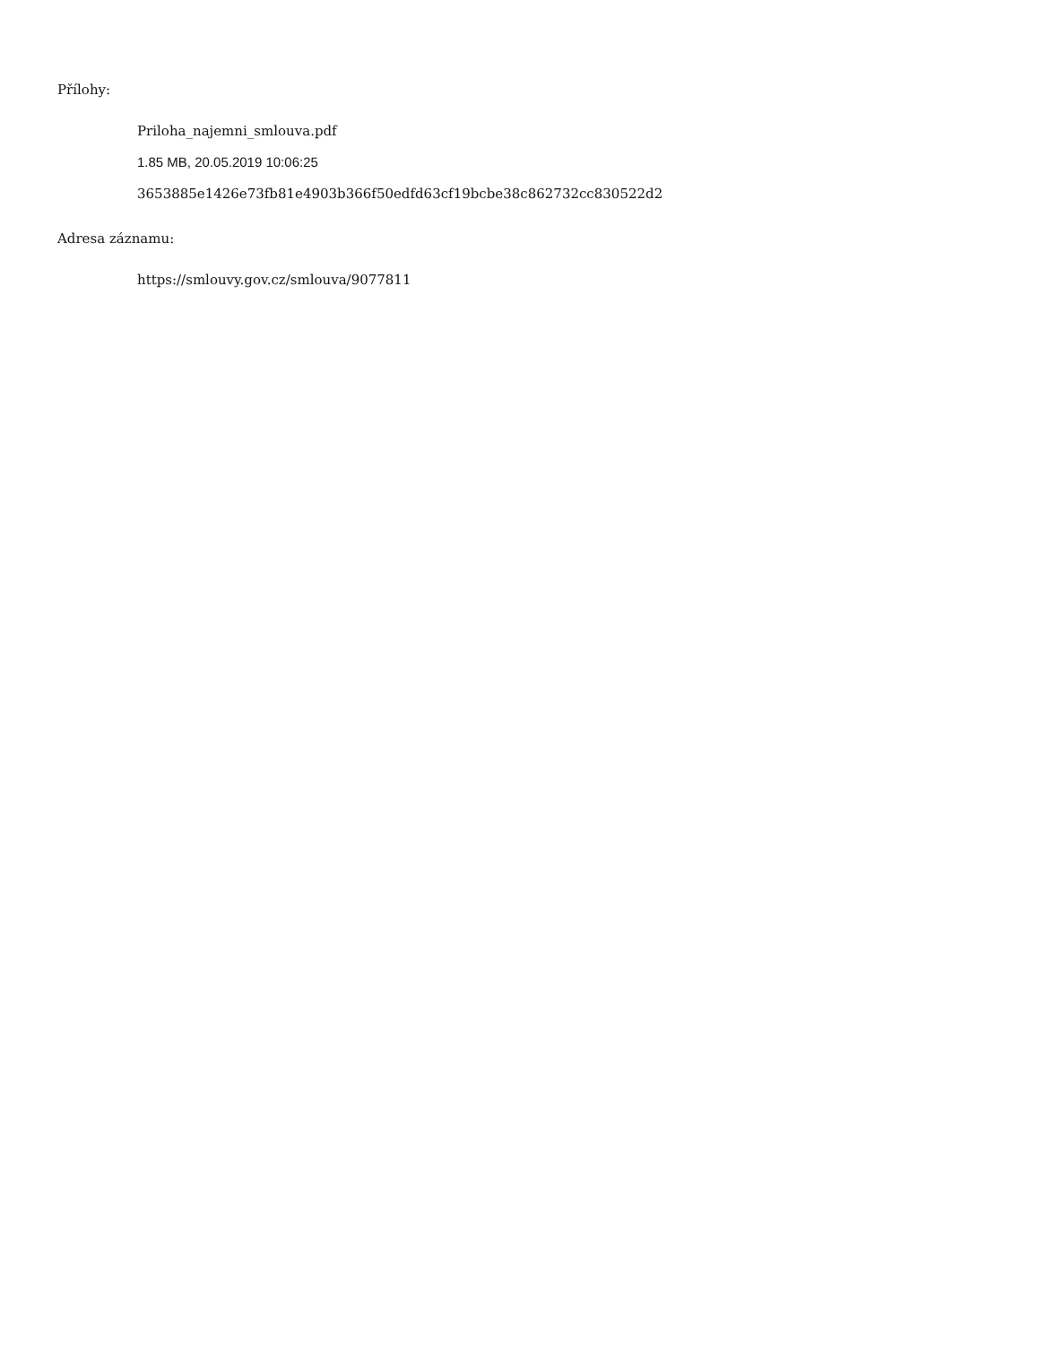Přílohy:
Priloha_najemni_smlouva.pdf
1.85 MB, 20.05.2019 10:06:25
3653885e1426e73fb81e4903b366f50edfd63cf19bcbe38c862732cc830522d2
Adresa záznamu:
https://smlouvy.gov.cz/smlouva/9077811